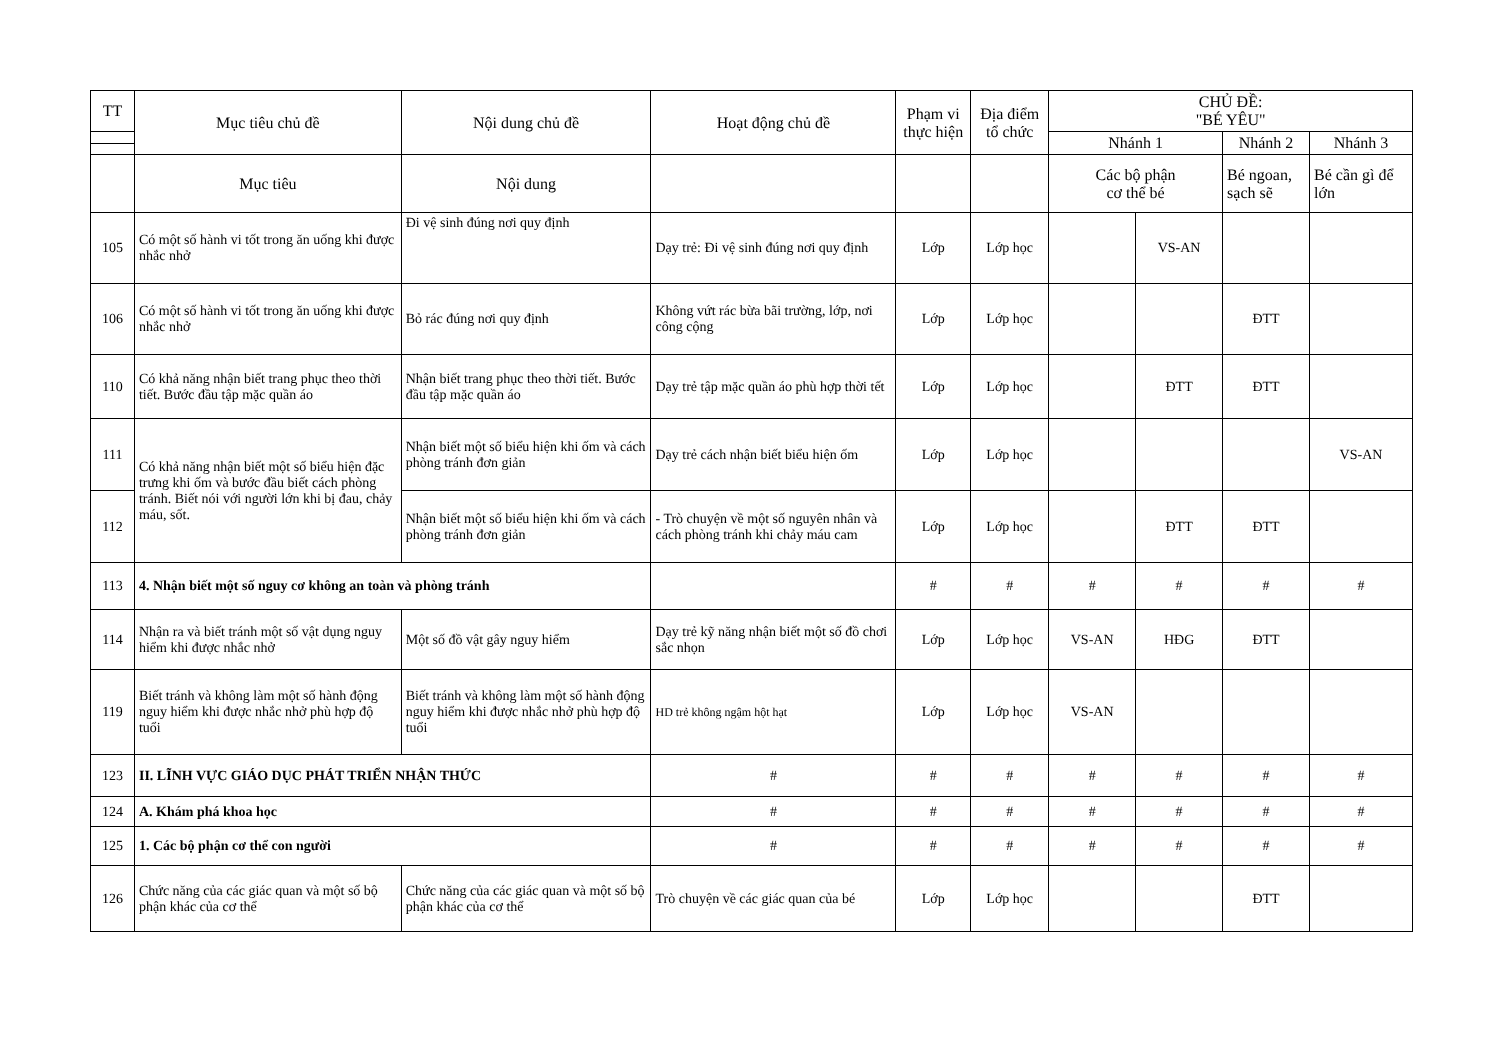| TT | Mục tiêu chủ đề | Nội dung chủ đề | Hoạt động chủ đề | Phạm vi thực hiện | Địa điểm tổ chức | CHỦ ĐỀ: "BÉ YÊU" | | | |
| --- | --- | --- | --- | --- | --- | --- | --- | --- | --- |
| | | | | | | Nhánh 1 | | Nhánh 2 | Nhánh 3 |
| | Mục tiêu | Nội dung | | | | Các bộ phận cơ thể bé | | Bé ngoan, sạch sẽ | Bé cần gì để lớn |
| 105 | Có một số hành vi tốt trong ăn uống khi được nhắc nhở | Đi vệ sinh đúng nơi quy định | Dạy trẻ: Đi vệ sinh đúng nơi quy định | Lớp | Lớp học | | VS-AN | | |
| 106 | Có một số hành vi tốt trong ăn uống khi được nhắc nhở | Bỏ rác đúng nơi quy định | Không vứt rác bừa bãi trường, lớp, nơi công cộng | Lớp | Lớp học | | | ĐTT | |
| 110 | Có khả năng nhận biết trang phục theo thời tiết. Bước đầu tập mặc quần áo | Nhận biết trang phục theo thời tiết. Bước đầu tập mặc quần áo | Dạy trẻ tập mặc quần áo phù hợp thời tết | Lớp | Lớp học | | ĐTT | ĐTT | |
| 111 | Có khả năng nhận biết một số biểu hiện đặc trưng khi ốm và bước đầu biết cách phòng tránh. Biết nói với người lớn khi bị đau, chảy máu, sốt. | Nhận biết một số biểu hiện khi ốm và cách phòng tránh đơn giản | Dạy trẻ cách nhận biết biểu hiện ốm | Lớp | Lớp học | | | | VS-AN |
| 112 | | Nhận biết một số biểu hiện khi ốm và cách phòng tránh đơn giản | - Trò chuyện về một số nguyên nhân và cách phòng tránh khi chảy máu cam | Lớp | Lớp học | | ĐTT | ĐTT | |
| 113 | 4. Nhận biết một số nguy cơ không an toàn và phòng tránh | | | # | # | # | # | # | # |
| 114 | Nhận ra và biết tránh một số vật dụng nguy hiểm khi được nhắc nhở | Một số đồ vật gây nguy hiểm | Dạy trẻ kỹ năng nhận biết một số đồ chơi sắc nhọn | Lớp | Lớp học | VS-AN | HĐG | ĐTT | |
| 119 | Biết tránh và không làm một số hành động nguy hiểm khi được nhắc nhở phù hợp độ tuổi | Biết tránh và không làm một số hành động nguy hiểm khi được nhắc nhở phù hợp độ tuổi | HD trẻ không ngậm hột hạt | Lớp | Lớp học | VS-AN | | | |
| 123 | II. LĨNH VỰC GIÁO DỤC PHÁT TRIỂN NHẬN THỨC | | # | # | # | # | # | # | # |
| 124 | A. Khám phá khoa học | | # | # | # | # | # | # | # |
| 125 | 1. Các bộ phận cơ thể con người | | # | # | # | # | # | # | # |
| 126 | Chức năng của các giác quan và một số bộ phận khác của cơ thể | Chức năng của các giác quan và một số bộ phận khác của cơ thể | Trò chuyện về các giác quan của bé | Lớp | Lớp học | | | ĐTT | |